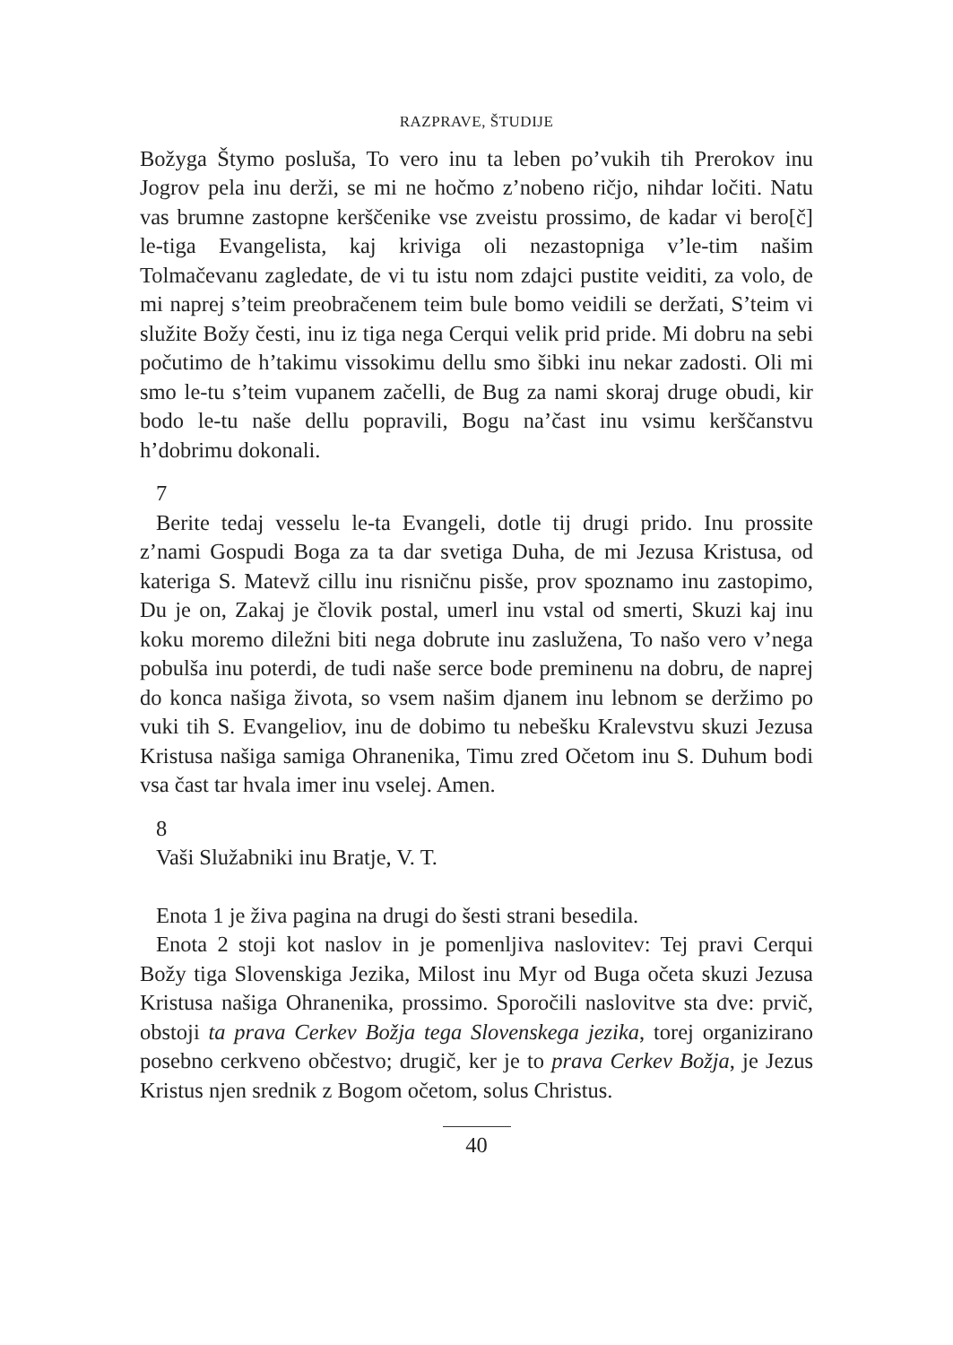RAZPRAVE, ŠTUDIJE
Božyga Štymo posluša, To vero inu ta leben po’vukih tih Prerokov inu Jogrov pela inu derži, se mi ne hočmo z’nobeno ričjo, nihdar ločiti. Natu vas brumne zastopne kerščenike vse zveistu prossimo, de kadar vi bero[č] le-tiga Evangelista, kaj kriviga oli nezastopniga v’le-tim našim Tolmačevanu zagledate, de vi tu istu nom zdajci pustite veiditi, za volo, de mi naprej s’teim preobračenem teim bule bomo veidili se deržati, S’teim vi služite Božy česti, inu iz tiga nega Cerqui velik prid pride. Mi dobru na sebi počutimo de h’takimu vissokimu dellu smo šibki inu nekar zadosti. Oli mi smo le-tu s’teim vupanem začelli, de Bug za nami skoraj druge obudi, kir bodo le-tu naše dellu popravili, Bogu na’čast inu vsimu kerščanstvu h’dobrimu dokonali.
7
Berite tedaj vesselu le-ta Evangeli, dotle tij drugi prido. Inu prossite z’nami Gospudi Boga za ta dar svetiga Duha, de mi Jezusa Kristusa, od kateriga S. Matevž cillu inu risničnu pisše, prov spoznamo inu zastopimo, Du je on, Zakaj je človik postal, umerl inu vstal od smerti, Skuzi kaj inu koku moremo diležni biti nega dobrute inu zasluženа, To našo vero v’nega pobulša inu poterdi, de tudi naše serce bode preminenu na dobru, de naprej do konca našiga života, so vsem našim djanem inu lebnom se deržimo po vuki tih S. Evangeliov, inu de dobimo tu nebešku Kralevstvu skuzi Jezusa Kristusa našiga samiga Ohranenika, Timu zred Očetom inu S. Duhum bodi vsa čast tar hvala imer inu vselej. Amen.
8
Vaši Služabniki inu Bratje, V. T.
Enota 1 je živa pagina na drugi do šesti strani besedila.
Enota 2 stoji kot naslov in je pomenljiva naslovitev: Tej pravi Cerqui Božy tiga Slovenskiga Jezika, Milost inu Myr od Buga očeta skuzi Jezusa Kristusa našiga Ohranenika, prossimo. Sporočili naslovitve sta dve: prvič, obstoji ta prava Cerkev Božja tega Slovenskega jezika, torej organizirano posebno cerkveno občestvo; drugič, ker je to prava Cerkev Božja, je Jezus Kristus njen srednik z Bogom očetom, solus Christus.
40